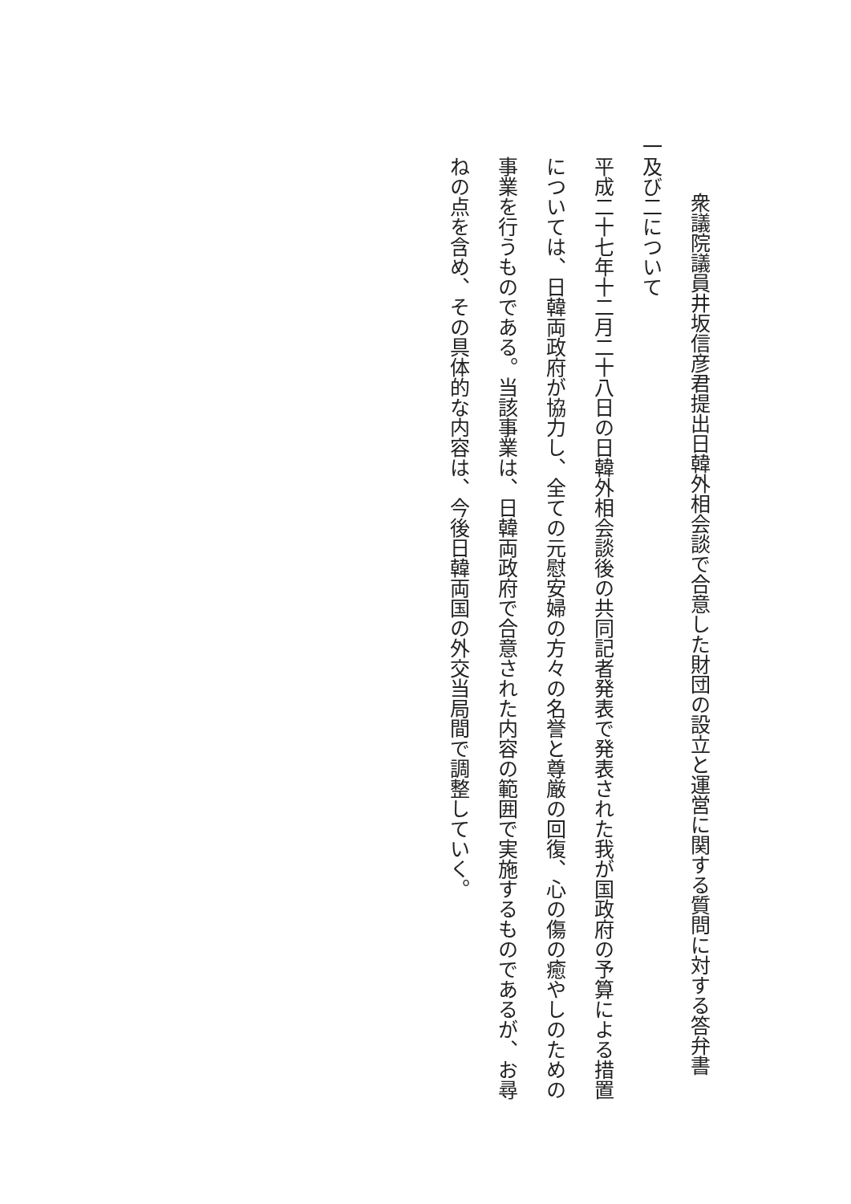衆議院議員井坂信彦君提出日韓外相会談で合意した財団の設立と運営に関する質問に対する答弁書
一及び二について
平成二十七年十二月二十八日の日韓外相会談後の共同記者発表で発表された我が国政府の予算による措置については、日韓両政府が協力し、全ての元慰安婦の方々の名誉と尊厳の回復、心の傷の癒やしのための事業を行うものである。当該事業は、日韓両政府で合意された内容の範囲で実施するものであるが、お尋ねの点を含め、その具体的な内容は、今後日韓両国の外交当局間で調整していく。